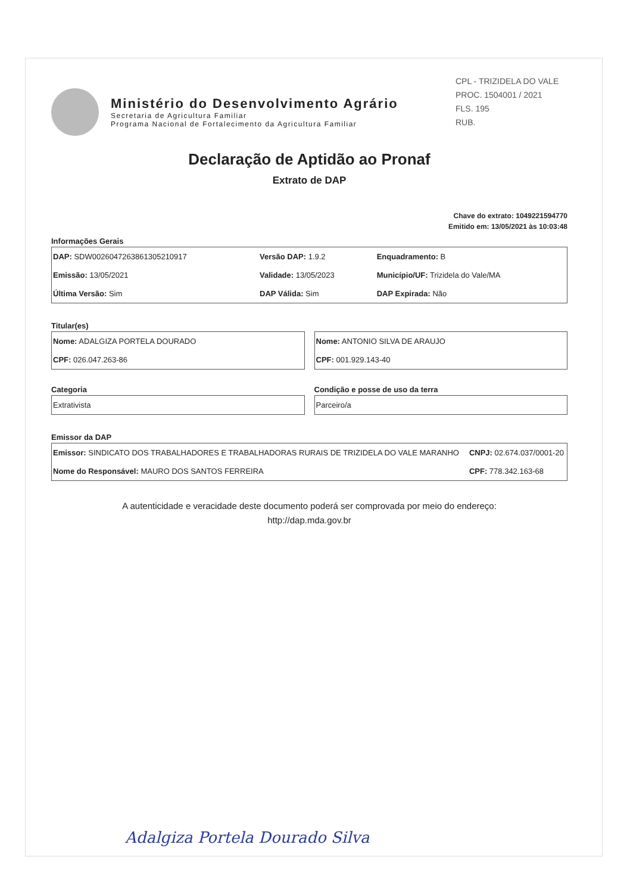CPL - TRIZIDELA DO VALE
PROC. 1504001 / 2021
FLS. 195
RUB.
Ministério do Desenvolvimento Agrário
Secretaria de Agricultura Familiar
Programa Nacional de Fortalecimento da Agricultura Familiar
Declaração de Aptidão ao Pronaf
Extrato de DAP
Chave do extrato: 1049221594770
Emitido em: 13/05/2021 às 10:03:48
Informações Gerais
| DAP: SDW0026047263861305210917 | Versão DAP: 1.9.2 | Enquadramento: B |
| Emissão: 13/05/2021 | Validade: 13/05/2023 | Município/UF: Trizidela do Vale/MA |
| Última Versão: Sim | DAP Válida: Sim | DAP Expirada: Não |
Titular(es)
| Nome: ADALGIZA PORTELA DOURADO |
| CPF: 026.047.263-86 |
| Nome: ANTONIO SILVA DE ARAUJO |
| CPF: 001.929.143-40 |
Categoria
| Extrativista |
Condição e posse de uso da terra
| Parceiro/a |
Emissor da DAP
| Emissor: SINDICATO DOS TRABALHADORES E TRABALHADORAS RURAIS DE TRIZIDELA DO VALE MARANHO | CNPJ: 02.674.037/0001-20 |
| Nome do Responsável: MAURO DOS SANTOS FERREIRA | CPF: 778.342.163-68 |
A autenticidade e veracidade deste documento poderá ser comprovada por meio do endereço:
http://dap.mda.gov.br
Adalgiza Portela Dourado Silva